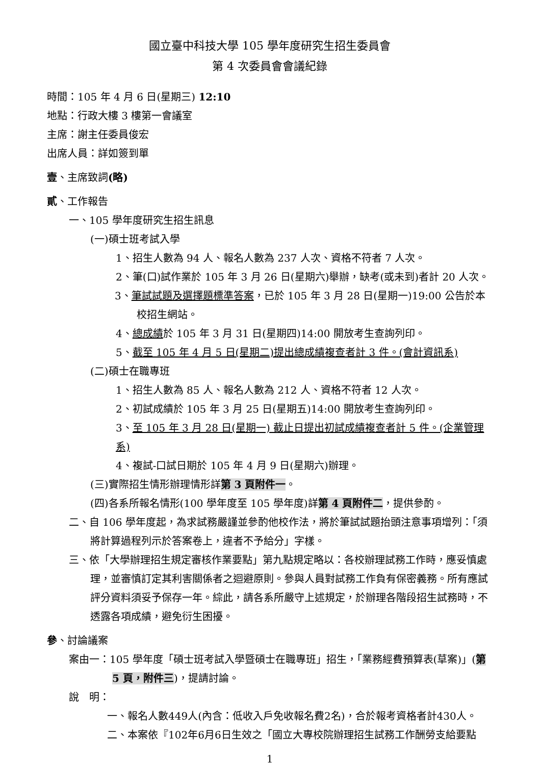國立臺中科技大學 105 學年度研究生招生委員會
第 4 次委員會會議紀錄
時間：105 年 4 月 6 日(星期三) 12:10
地點：行政大樓 3 樓第一會議室
主席：謝主任委員俊宏
出席人員：詳如簽到單
壹、主席致詞(略)
貳、工作報告
一、105 學年度研究生招生訊息
(一)碩士班考試入學
1、招生人數為 94 人、報名人數為 237 人次、資格不符者 7 人次。
2、筆(口)試作業於 105 年 3 月 26 日(星期六)舉辦，缺考(或未到)者計 20 人次。
3、筆試試題及選擇題標準答案，已於 105 年 3 月 28 日(星期一)19:00 公告於本校招生網站。
4、總成績於 105 年 3 月 31 日(星期四)14:00 開放考生查詢列印。
5、截至 105 年 4 月 5 日(星期二)提出總成績複查者計 3 件。(會計資訊系)
(二)碩士在職專班
1、招生人數為 85 人、報名人數為 212 人、資格不符者 12 人次。
2、初試成績於 105 年 3 月 25 日(星期五)14:00 開放考生查詢列印。
3、至 105 年 3 月 28 日(星期一) 截止日提出初試成績複查者計 5 件。(企業管理系)
4、複試-口試日期於 105 年 4 月 9 日(星期六)辦理。
(三)實際招生情形辦理情形詳第 3 頁附件一。
(四)各系所報名情形(100 學年度至 105 學年度)詳第 4 頁附件二，提供參酌。
二、自 106 學年度起，為求試務嚴謹並參酌他校作法，將於筆試試題抬頭注意事項增列：「須將計算過程列示於答案卷上，違者不予給分」字樣。
三、依「大學辦理招生規定審核作業要點」第九點規定略以：各校辦理試務工作時，應妥慎處理，並審慎訂定其利害關係者之迴避原則。參與人員對試務工作負有保密義務。所有應試評分資料須妥予保存一年。綜此，請各系所嚴守上述規定，於辦理各階段招生試務時，不透露各項成績，避免衍生困擾。
參、討論議案
案由一：105 學年度「碩士班考試入學暨碩士在職專班」招生，「業務經費預算表(草案)」(第 5 頁，附件三)，提請討論。
說　明：
一、報名人數449人(內含：低收入戶免收報名費2名)，合於報考資格者計430人。
二、本案依『102年6月6日生效之「國立大專校院辦理招生試務工作酬勞支給要點
1